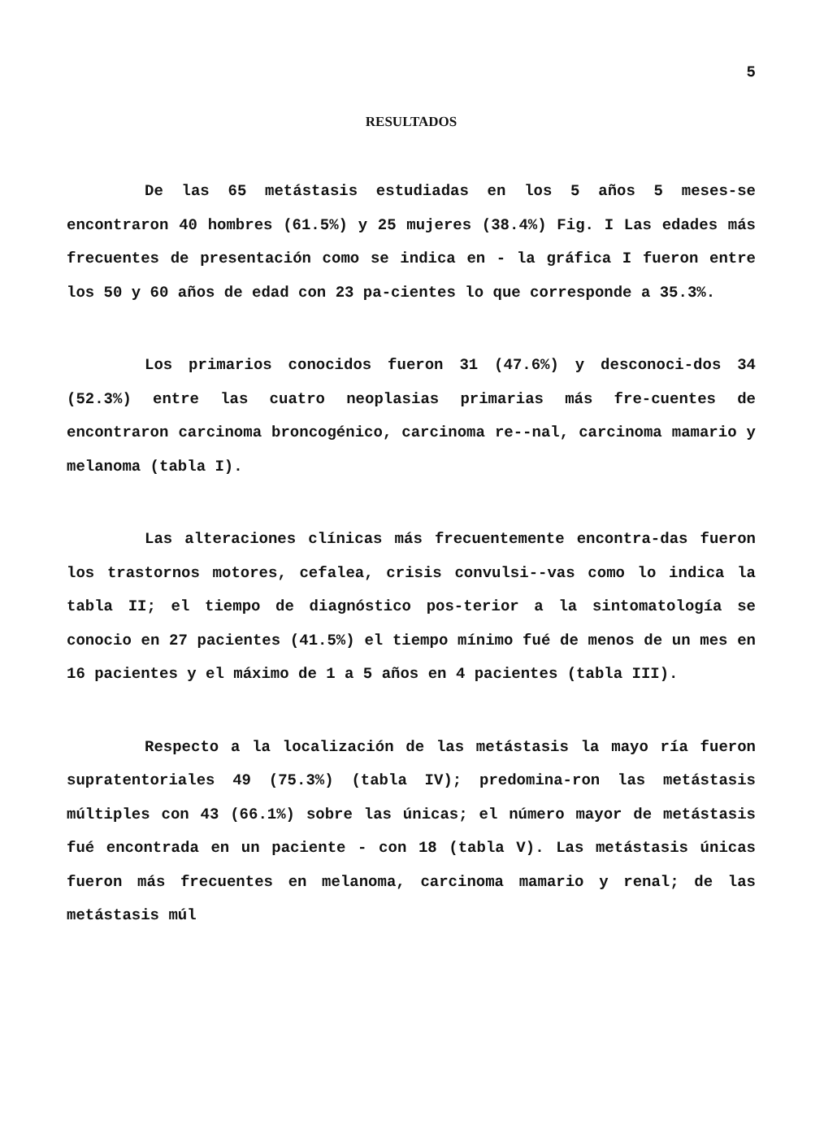5
RESULTADOS
De las 65 metástasis estudiadas en los 5 años 5 meses-se encontraron 40 hombres (61.5%) y 25 mujeres (38.4%) Fig. I Las edades más frecuentes de presentación como se indica en - la gráfica I fueron entre los 50 y 60 años de edad con 23 pa-cientes lo que corresponde a 35.3%.
Los primarios conocidos fueron 31 (47.6%) y desconoci-dos 34 (52.3%) entre las cuatro neoplasias primarias más fre-cuentes de encontraron carcinoma broncogénico, carcinoma re--nal, carcinoma mamario y melanoma (tabla I).
Las alteraciones clínicas más frecuentemente encontra-das fueron los trastornos motores, cefalea, crisis convulsi--vas como lo indica la tabla II; el tiempo de diagnóstico pos-terior a la sintomatología se conocio en 27 pacientes (41.5%) el tiempo mínimo fué de menos de un mes en 16 pacientes y el máximo de 1 a 5 años en 4 pacientes (tabla III).
Respecto a la localización de las metástasis la mayo ría fueron supratentoriales 49 (75.3%) (tabla IV); predomina-ron las metástasis múltiples con 43 (66.1%) sobre las únicas; el número mayor de metástasis fué encontrada en un paciente - con 18 (tabla V). Las metástasis únicas fueron más frecuentes en melanoma, carcinoma mamario y renal; de las metástasis múl